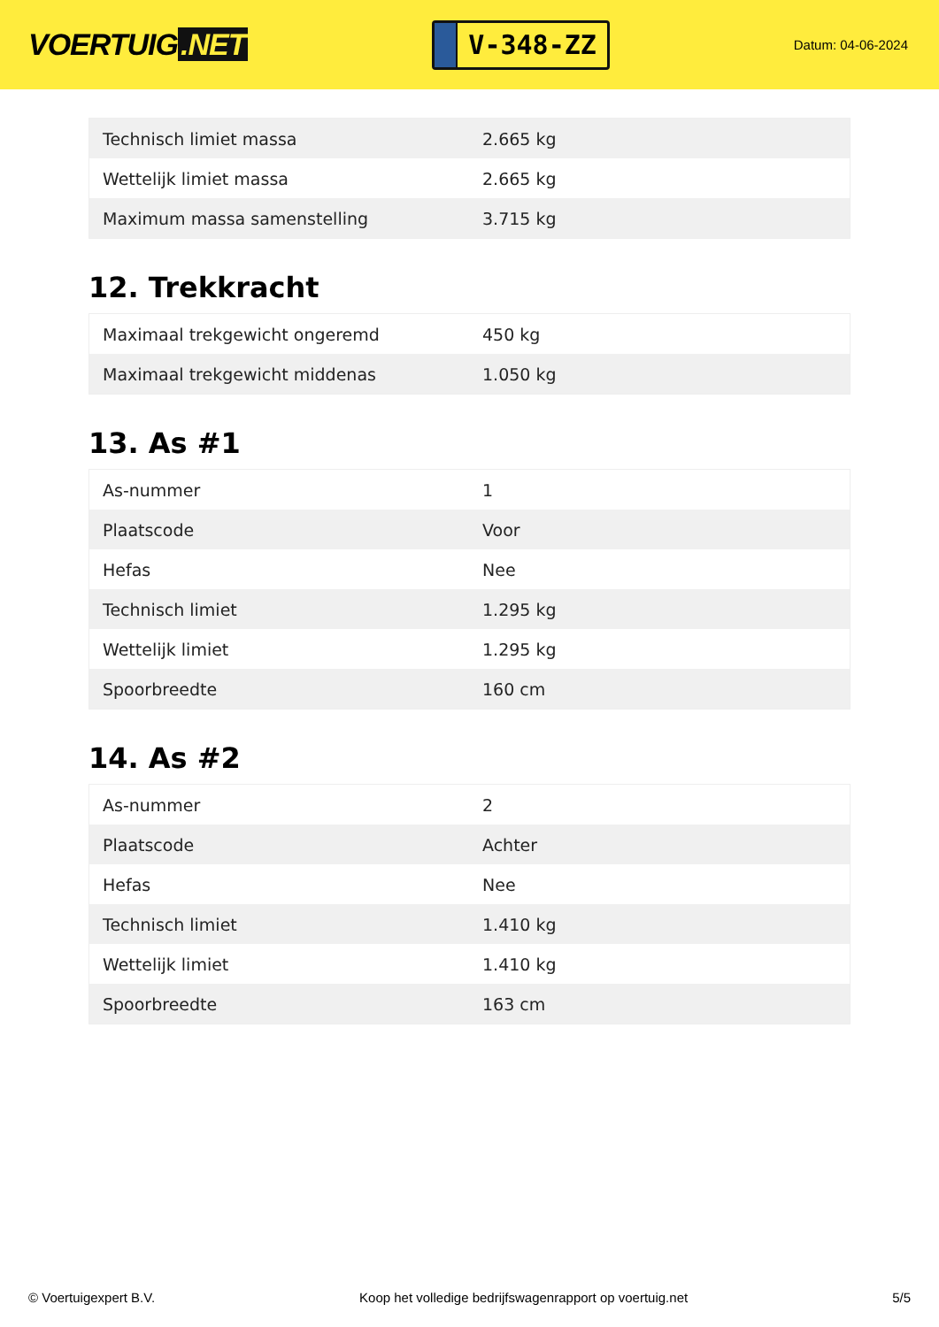VOERTUIG.NET
V-348-ZZ
Datum: 04-06-2024
| Technisch limiet massa | 2.665 kg |
| Wettelijk limiet massa | 2.665 kg |
| Maximum massa samenstelling | 3.715 kg |
12. Trekkracht
| Maximaal trekgewicht ongeremd | 450 kg |
| Maximaal trekgewicht middenas | 1.050 kg |
13. As #1
| As-nummer | 1 |
| Plaatscode | Voor |
| Hefas | Nee |
| Technisch limiet | 1.295 kg |
| Wettelijk limiet | 1.295 kg |
| Spoorbreedte | 160 cm |
14. As #2
| As-nummer | 2 |
| Plaatscode | Achter |
| Hefas | Nee |
| Technisch limiet | 1.410 kg |
| Wettelijk limiet | 1.410 kg |
| Spoorbreedte | 163 cm |
© Voertuigexpert B.V. Koop het volledige bedrijfswagenrapport op voertuig.net 5/5